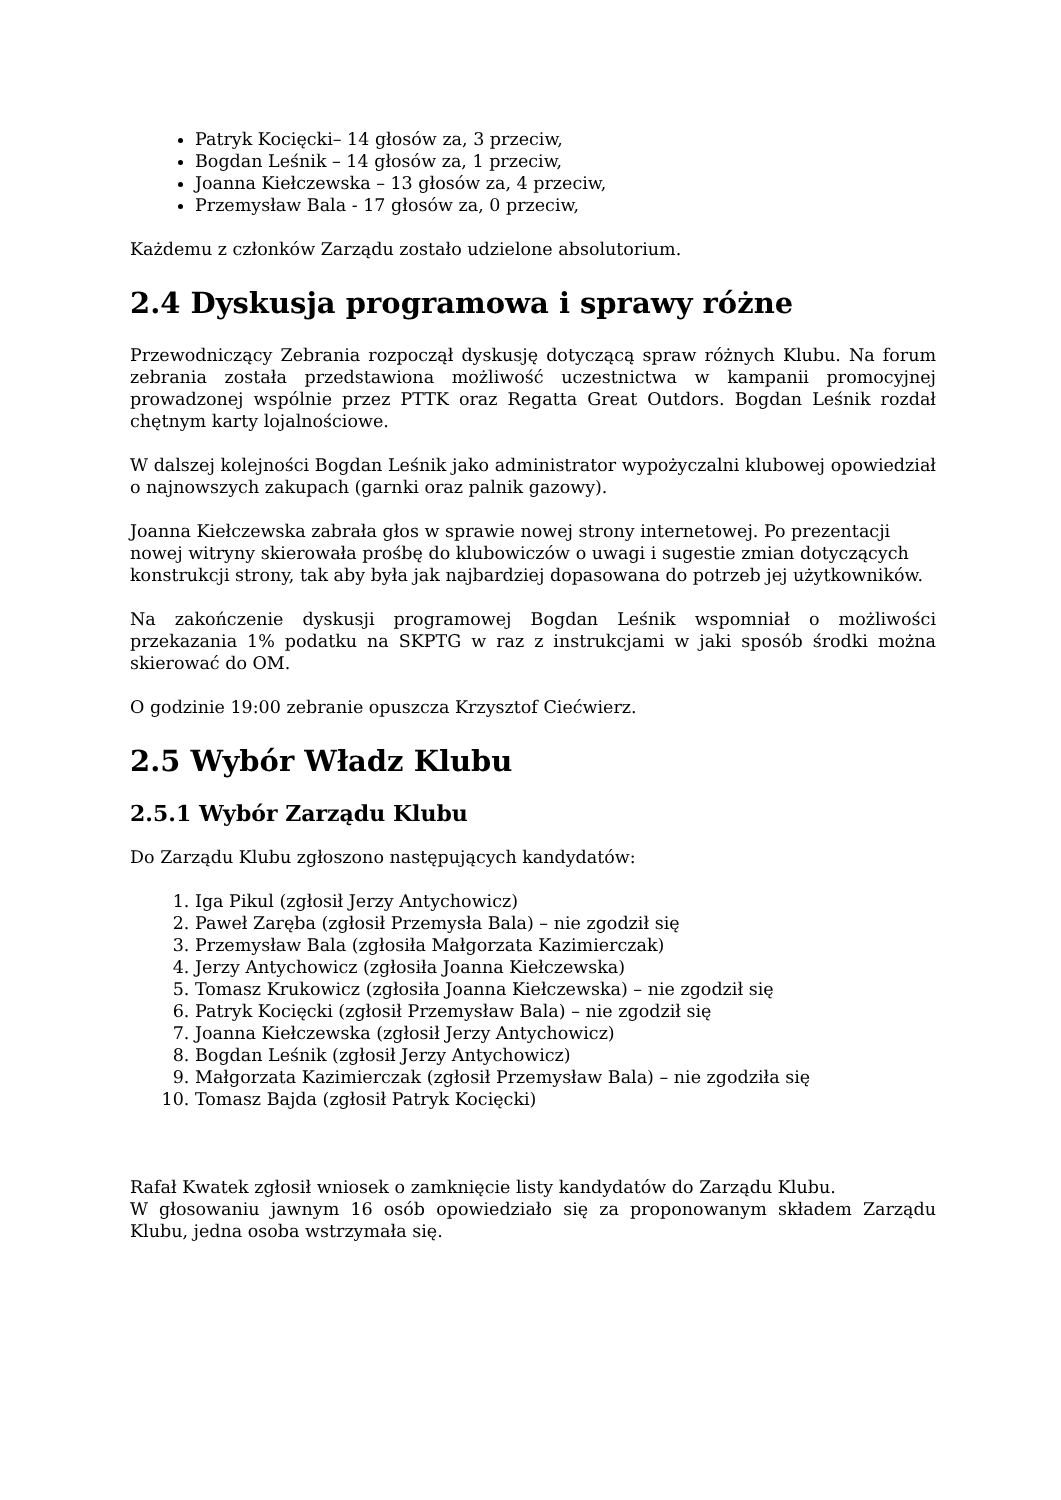Patryk Kocięcki– 14 głosów za, 3 przeciw,
Bogdan Leśnik – 14 głosów za, 1 przeciw,
Joanna Kiełczewska – 13 głosów za, 4 przeciw,
Przemysław Bala - 17 głosów za, 0 przeciw,
Każdemu z członków Zarządu zostało udzielone absolutorium.
2.4 Dyskusja programowa i sprawy różne
Przewodniczący Zebrania rozpoczął dyskusję dotyczącą spraw różnych Klubu. Na forum zebrania została przedstawiona możliwość uczestnictwa w kampanii promocyjnej prowadzonej wspólnie przez PTTK oraz Regatta Great Outdors. Bogdan Leśnik rozdał chętnym karty lojalnościowe.
W dalszej kolejności Bogdan Leśnik jako administrator wypożyczalni klubowej opowiedział o najnowszych zakupach (garnki oraz palnik gazowy).
Joanna Kiełczewska zabrała głos w sprawie nowej strony internetowej. Po prezentacji nowej witryny skierowała prośbę do klubowiczów o uwagi i sugestie zmian dotyczących konstrukcji strony, tak aby była jak najbardziej dopasowana do potrzeb jej użytkowników.
Na zakończenie dyskusji programowej Bogdan Leśnik wspomniał o możliwości przekazania 1% podatku na SKPTG w raz z instrukcjami w jaki sposób środki można skierować do OM.
O godzinie 19:00 zebranie opuszcza Krzysztof Ciećwierz.
2.5 Wybór Władz Klubu
2.5.1 Wybór Zarządu Klubu
Do Zarządu Klubu zgłoszono następujących kandydatów:
1. Iga Pikul (zgłosił Jerzy Antychowicz)
2. Paweł Zaręba (zgłosił Przemysła Bala) – nie zgodził się
3. Przemysław Bala (zgłosiła Małgorzata Kazimierczak)
4. Jerzy Antychowicz (zgłosiła Joanna Kiełczewska)
5. Tomasz Krukowicz (zgłosiła Joanna Kiełczewska) – nie zgodził się
6. Patryk Kocięcki (zgłosił Przemysław Bala) – nie zgodził się
7. Joanna Kiełczewska (zgłosił Jerzy Antychowicz)
8. Bogdan Leśnik (zgłosił Jerzy Antychowicz)
9. Małgorzata Kazimierczak (zgłosił Przemysław Bala) – nie zgodziła się
10. Tomasz Bajda (zgłosił Patryk Kocięcki)
Rafał Kwatek zgłosił wniosek o zamknięcie listy kandydatów do Zarządu Klubu.
W głosowaniu jawnym 16 osób opowiedziało się za proponowanym składem Zarządu Klubu, jedna osoba wstrzymała się.